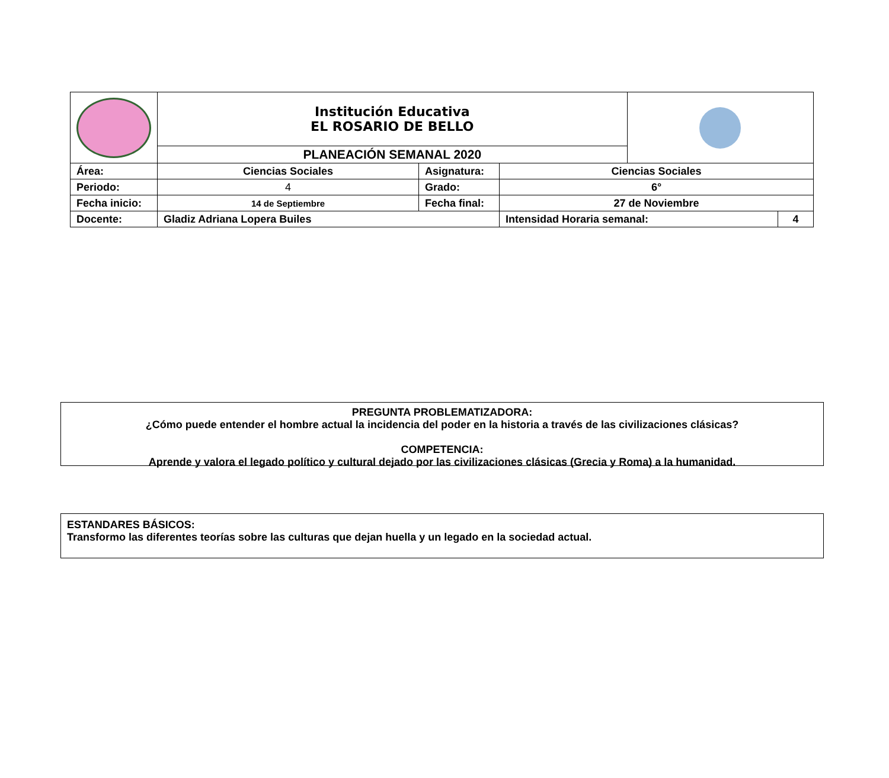| | Institución Educativa EL ROSARIO DE BELLO | | | | | |
| | PLANEACIÓN SEMANAL 2020 | | | | | |
| Área: | Ciencias Sociales | Asignatura: | Ciencias Sociales | | | |
| Periodo: | 4 | Grado: | 6° | | | |
| Fecha inicio: | 14 de Septiembre | Fecha final: | 27 de Noviembre | | | |
| Docente: | Gladiz Adriana Lopera Builes | | | Intensidad Horaria semanal: | | 4 |
PREGUNTA PROBLEMATIZADORA:
¿Cómo puede entender el hombre actual la incidencia del poder en la historia a través de las civilizaciones clásicas?
COMPETENCIA:
Aprende y valora el legado político y cultural dejado por las civilizaciones clásicas (Grecia y Roma) a la humanidad.
ESTANDARES BÁSICOS:
Transformo las diferentes teorías sobre las culturas que dejan huella y un legado en la sociedad actual.